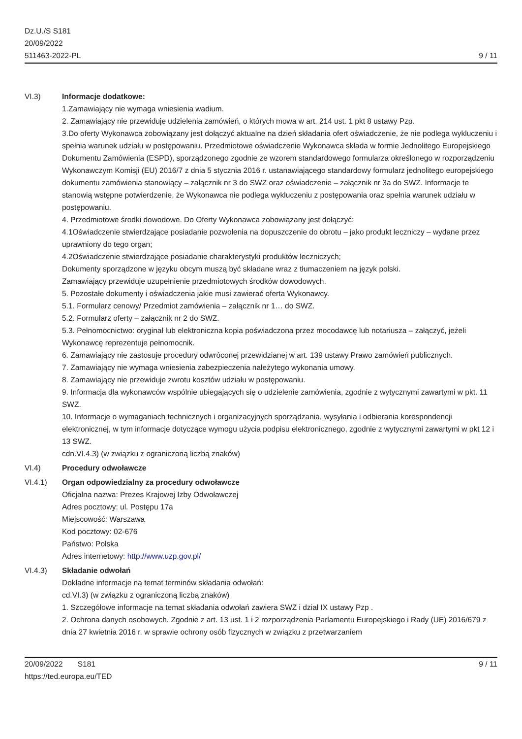Dz.U./S S181
20/09/2022
511463-2022-PL
9 / 11
VI.3) Informacje dodatkowe:
1.Zamawiający nie wymaga wniesienia wadium.
2. Zamawiający nie przewiduje udzielenia zamówień, o których mowa w art. 214 ust. 1 pkt 8 ustawy Pzp.
3.Do oferty Wykonawca zobowiązany jest dołączyć aktualne na dzień składania ofert oświadczenie, że nie podlega wykluczeniu i spełnia warunek udziału w postępowaniu. Przedmiotowe oświadczenie Wykonawca składa w formie Jednolitego Europejskiego Dokumentu Zamówienia (ESPD), sporządzonego zgodnie ze wzorem standardowego formularza określonego w rozporządzeniu Wykonawczym Komisji (EU) 2016/7 z dnia 5 stycznia 2016 r. ustanawiającego standardowy formularz jednolitego europejskiego dokumentu zamówienia stanowiący – załącznik nr 3 do SWZ oraz oświadczenie – załącznik nr 3a do SWZ. Informacje te stanowią wstępne potwierdzenie, że Wykonawca nie podlega wykluczeniu z postępowania oraz spełnia warunek udziału w postępowaniu.
4. Przedmiotowe środki dowodowe. Do Oferty Wykonawca zobowiązany jest dołączyć:
4.1Oświadczenie stwierdzające posiadanie pozwolenia na dopuszczenie do obrotu – jako produkt leczniczy – wydane przez uprawniony do tego organ;
4.2Oświadczenie stwierdzające posiadanie charakterystyki produktów leczniczych;
Dokumenty sporządzone w języku obcym muszą być składane wraz z tłumaczeniem na język polski.
Zamawiający przewiduje uzupełnienie przedmiotowych środków dowodowych.
5. Pozostałe dokumenty i oświadczenia jakie musi zawierać oferta Wykonawcy.
5.1. Formularz cenowy/ Przedmiot zamówienia – załącznik nr 1… do SWZ.
5.2. Formularz oferty – załącznik nr 2 do SWZ.
5.3. Pełnomocnictwo: oryginał lub elektroniczna kopia poświadczona przez mocodawcę lub notariusza – załączyć, jeżeli Wykonawcę reprezentuje pełnomocnik.
6. Zamawiający nie zastosuje procedury odwróconej przewidzianej w art. 139 ustawy Prawo zamówień publicznych.
7. Zamawiający nie wymaga wniesienia zabezpieczenia należytego wykonania umowy.
8. Zamawiający nie przewiduje zwrotu kosztów udziału w postępowaniu.
9. Informacja dla wykonawców wspólnie ubiegających się o udzielenie zamówienia, zgodnie z wytycznymi zawartymi w pkt. 11 SWZ.
10. Informacje o wymaganiach technicznych i organizacyjnych sporządzania, wysyłania i odbierania korespondencji elektronicznej, w tym informacje dotyczące wymogu użycia podpisu elektronicznego, zgodnie z wytycznymi zawartymi w pkt 12 i 13 SWZ.
cdn.VI.4.3) (w związku z ograniczoną liczbą znaków)
VI.4) Procedury odwoławcze
VI.4.1) Organ odpowiedzialny za procedury odwoławcze
Oficjalna nazwa: Prezes Krajowej Izby Odwoławczej
Adres pocztowy: ul. Postępu 17a
Miejscowość: Warszawa
Kod pocztowy: 02-676
Państwo: Polska
Adres internetowy: http://www.uzp.gov.pl/
VI.4.3) Składanie odwołań
Dokładne informacje na temat terminów składania odwołań:
cd.VI.3) (w związku z ograniczoną liczbą znaków)
1. Szczegółowe informacje na temat składania odwołań zawiera SWZ i dział IX ustawy Pzp .
2. Ochrona danych osobowych. Zgodnie z art. 13 ust. 1 i 2 rozporządzenia Parlamentu Europejskiego i Rady (UE) 2016/679 z dnia 27 kwietnia 2016 r. w sprawie ochrony osób fizycznych w związku z przetwarzaniem
20/09/2022 S181
https://ted.europa.eu/TED
9 / 11